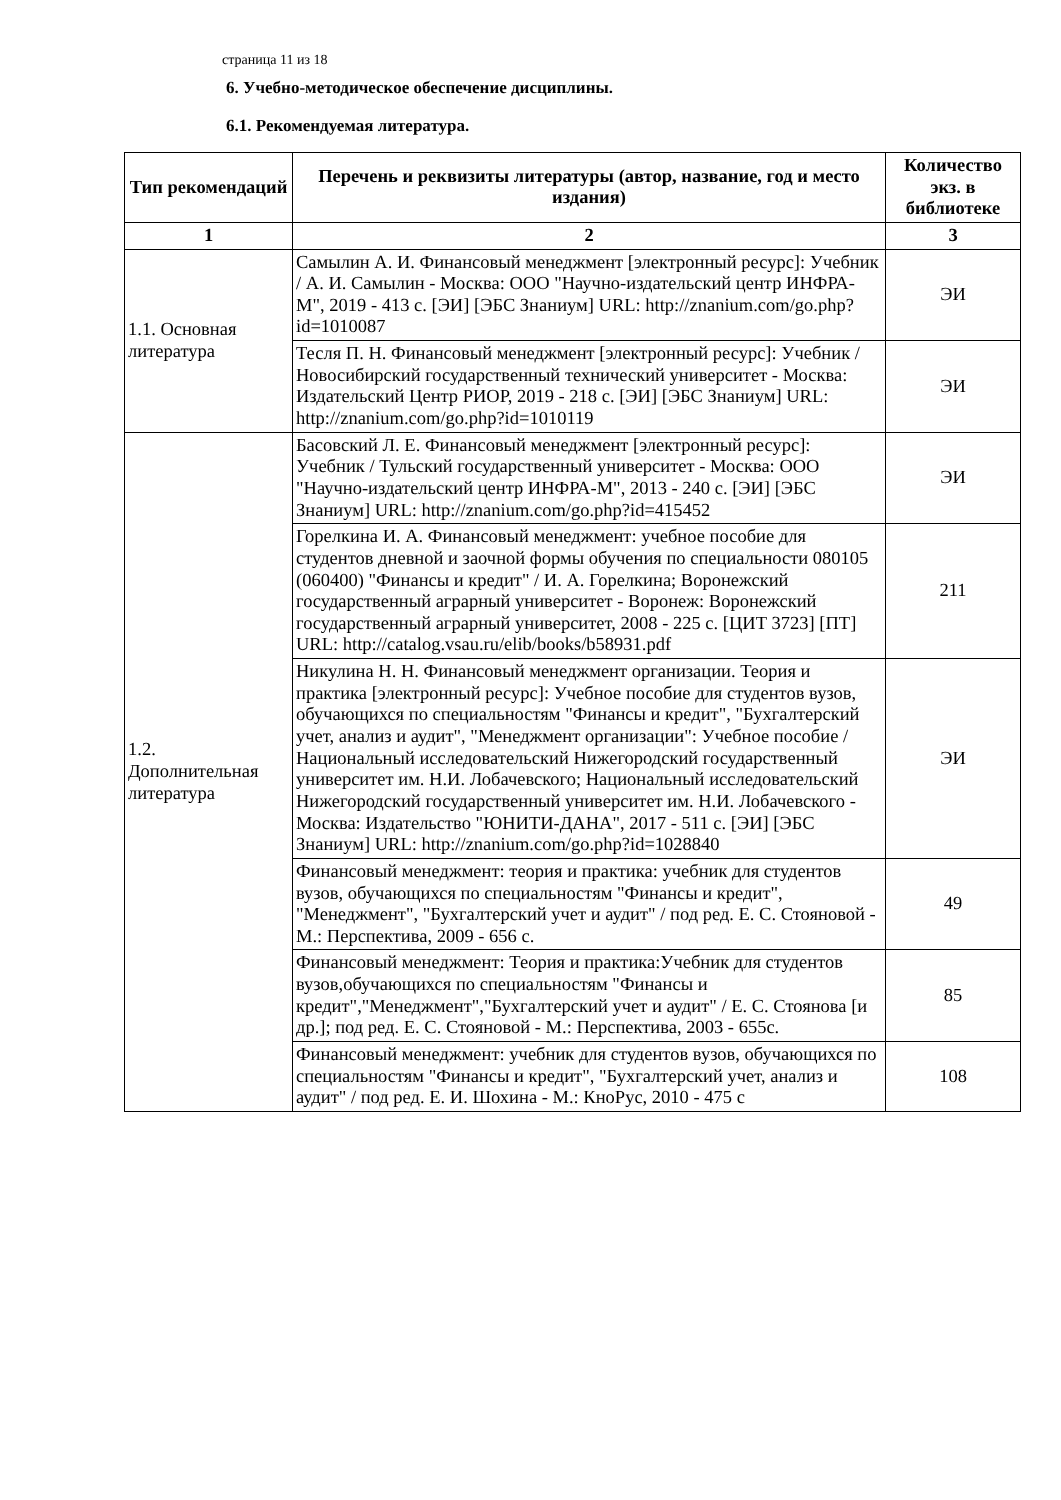страница 11 из 18
6. Учебно-методическое обеспечение дисциплины.
6.1. Рекомендуемая литература.
| Тип рекомендаций | Перечень и реквизиты литературы (автор, название, год и место издания) | Количество экз. в библиотеке |
| --- | --- | --- |
| 1 | 2 | 3 |
| 1.1. Основная литература | Самылин А. И. Финансовый менеджмент [электронный ресурс]: Учебник / А. И. Самылин - Москва: ООО "Научно-издательский центр ИНФРА-М", 2019 - 413 с. [ЭИ] [ЭБС Знаниум] URL: http://znanium.com/go.php?id=1010087 | ЭИ |
| | Тесля П. Н. Финансовый менеджмент [электронный ресурс]: Учебник / Новосибирский государственный технический университет - Москва: Издательский Центр РИОР, 2019 - 218 с. [ЭИ] [ЭБС Знаниум] URL: http://znanium.com/go.php?id=1010119 | ЭИ |
| 1.2. Дополнительная литература | Басовский Л. Е. Финансовый менеджмент [электронный ресурс]: Учебник / Тульский государственный университет - Москва: ООО "Научно-издательский центр ИНФРА-М", 2013 - 240 с. [ЭИ] [ЭБС Знаниум] URL: http://znanium.com/go.php?id=415452 | ЭИ |
| | Горелкина И. А. Финансовый менеджмент: учебное пособие для студентов дневной и заочной формы обучения по специальности 080105 (060400) "Финансы и кредит" / И. А. Горелкина; Воронежский государственный аграрный университет - Воронеж: Воронежский государственный аграрный университет, 2008 - 225 с. [ЦИТ 3723] [ПТ] URL: http://catalog.vsau.ru/elib/books/b58931.pdf | 211 |
| | Никулина Н. Н. Финансовый менеджмент организации. Теория и практика [электронный ресурс]: Учебное пособие для студентов вузов, обучающихся по специальностям "Финансы и кредит", "Бухгалтерский учет, анализ и аудит", "Менеджмент организации": Учебное пособие / Национальный исследовательский Нижегородский государственный университет им. Н.И. Лобачевского; Национальный исследовательский Нижегородский государственный университет им. Н.И. Лобачевского - Москва: Издательство "ЮНИТИ-ДАНА", 2017 - 511 с. [ЭИ] [ЭБС Знаниум] URL: http://znanium.com/go.php?id=1028840 | ЭИ |
| | Финансовый менеджмент: теория и практика: учебник для студентов вузов, обучающихся по специальностям "Финансы и кредит", "Менеджмент", "Бухгалтерский учет и аудит" / под ред. Е. С. Стояновой - М.: Перспектива, 2009 - 656 с. | 49 |
| | Финансовый менеджмент: Теория и практика:Учебник для студентов вузов,обучающихся по специальностям "Финансы и кредит","Менеджмент","Бухгалтерский учет и аудит" / Е. С. Стоянова [и др.]; под ред. Е. С. Стояновой - М.: Перспектива, 2003 - 655с. | 85 |
| | Финансовый менеджмент: учебник для студентов вузов, обучающихся по специальностям "Финансы и кредит", "Бухгалтерский учет, анализ и аудит" / под ред. Е. И. Шохина - М.: КноРус, 2010 - 475 с | 108 |